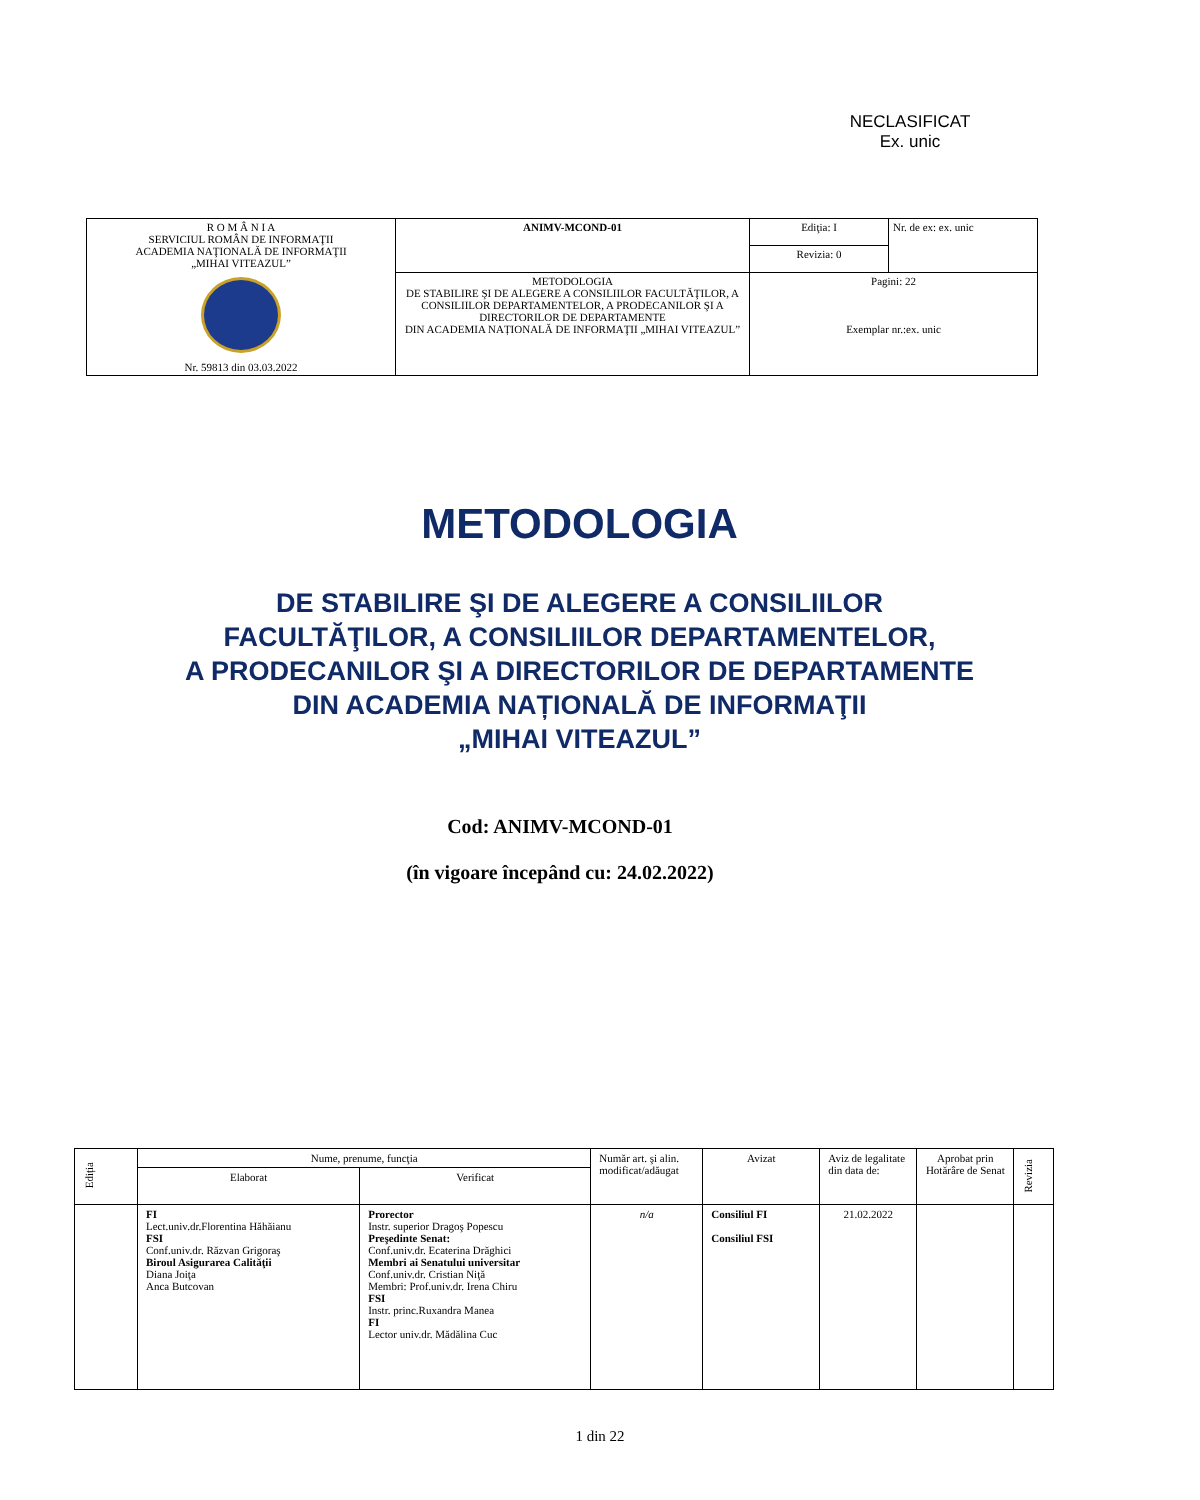NECLASIFICAT
Ex. unic
| R O M Â N I A SERVICIUL ROMÂN DE INFORMAŢII ACADEMIA NAŢIONALĂ DE INFORMAŢII „MIHAI VITEAZUL” Nr. 59813 din 03.03.2022 | ANIMV-MCOND-01 | Ediţia: I | Nr. de ex: ex. unic |
| | | Revizia: 0 | |
| | METODOLOGIA DE STABILIRE ŞI DE ALEGERE A CONSILIILOR FACULTĂŢILOR, A CONSILIILOR DEPARTAMENTELOR, A PRODECANILOR ŞI A DIRECTORILOR DE DEPARTAMENTE DIN ACADEMIA NAȚIONALĂ DE INFORMAŢII „MIHAI VITEAZUL” | Pagini: 22 Exemplar nr.:ex. unic | |
METODOLOGIA
DE STABILIRE ŞI DE ALEGERE A CONSILIILOR
FACULTĂŢILOR, A CONSILIILOR DEPARTAMENTELOR,
A PRODECANILOR ŞI A DIRECTORILOR DE DEPARTAMENTE
DIN ACADEMIA NAȚIONALĂ DE INFORMAŢII
„MIHAI VITEAZUL”
Cod: ANIMV-MCOND-01
(în vigoare începând cu: 24.02.2022)
| Ediția | Nume, prenume, funcţia | | Număr art. şi alin. modificat/adăugat | Avizat | Aviz de legalitate din data de: | Aprobat prin Hotărâre de Senat | Revizia |
| | Elaborat | Verificat | | | | | |
| | FI Lect.univ.dr.Florentina Hăhăianu FSI Conf.univ.dr. Răzvan Grigoraş Biroul Asigurarea Calităţii Diana Joiţa Anca Butcovan | Prorector Instr. superior Dragoş Popescu Preşedinte Senat: Conf.univ.dr. Ecaterina Drăghici Membri ai Senatului universitar Conf.univ.dr. Cristian Niţă Membri: Prof.univ.dr. Irena Chiru FSI Instr. princ.Ruxandra Manea FI Lector univ.dr. Mădălina Cuc | n/a | Consiliul FI Consiliul FSI | 21.02.2022 | | |
1 din 22